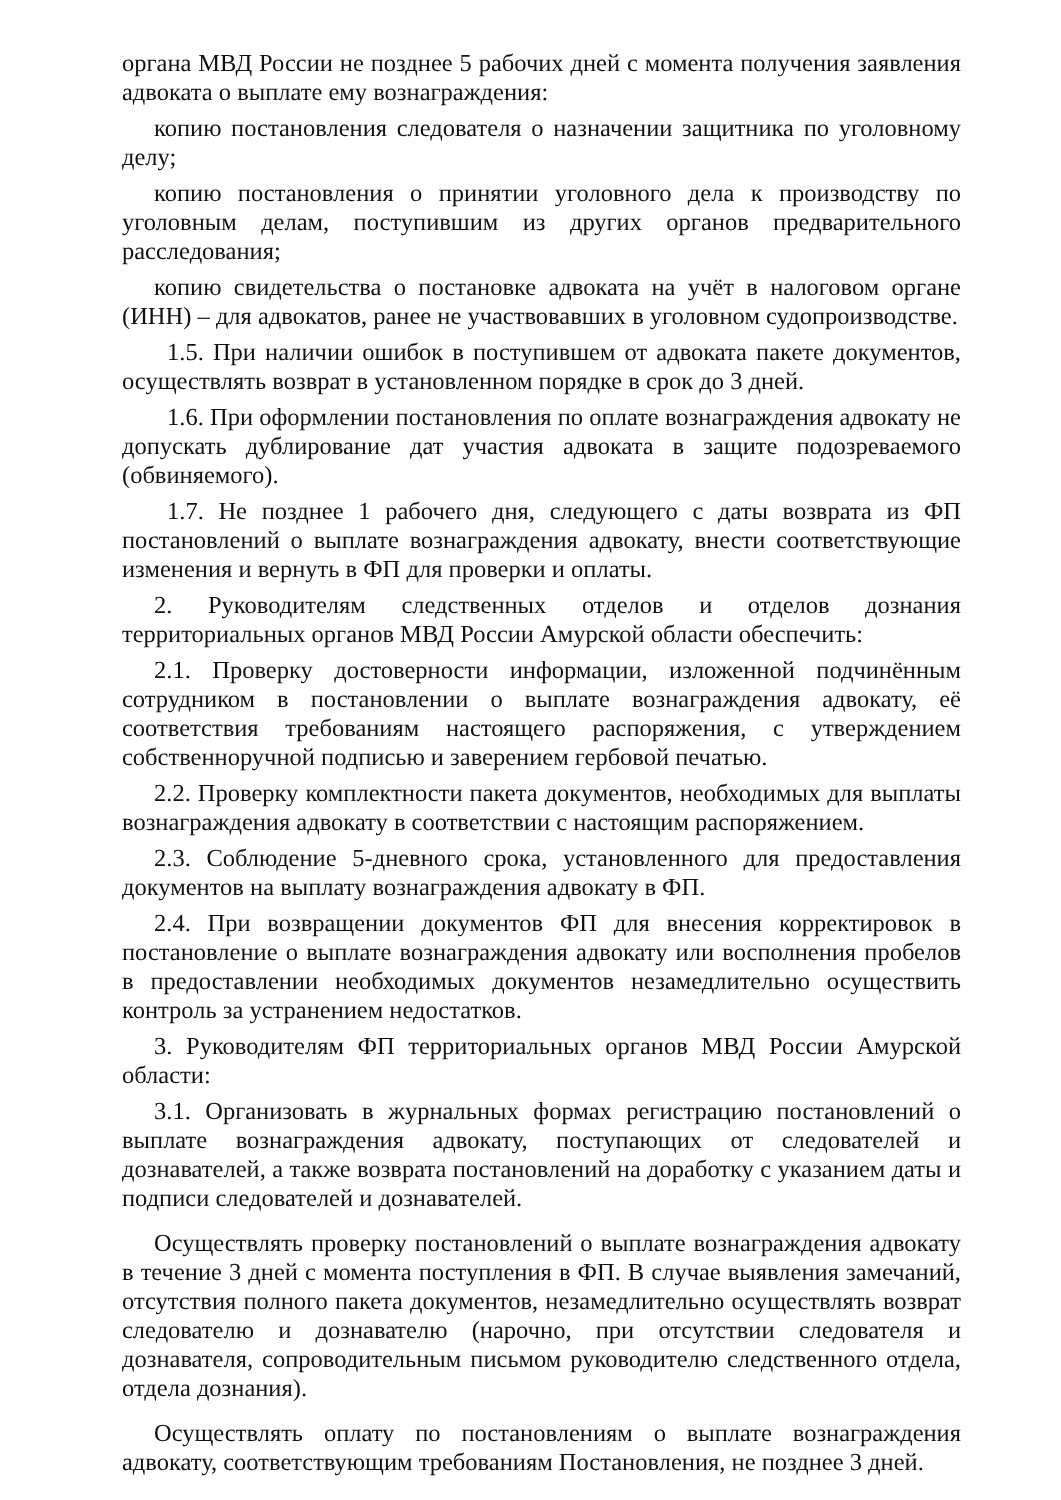органа МВД России не позднее 5 рабочих дней с момента получения заявления адвоката о выплате ему вознаграждения:
копию постановления следователя о назначении защитника по уголовному делу;
копию постановления о принятии уголовного дела к производству по уголовным делам, поступившим из других органов предварительного расследования;
копию свидетельства о постановке адвоката на учёт в налоговом органе (ИНН) – для адвокатов, ранее не участвовавших в уголовном судопроизводстве.
1.5. При наличии ошибок в поступившем от адвоката пакете документов, осуществлять возврат в установленном порядке в срок до 3 дней.
1.6. При оформлении постановления по оплате вознаграждения адвокату не допускать дублирование дат участия адвоката в защите подозреваемого (обвиняемого).
1.7. Не позднее 1 рабочего дня, следующего с даты возврата из ФП постановлений о выплате вознаграждения адвокату, внести соответствующие изменения и вернуть в ФП для проверки и оплаты.
2. Руководителям следственных отделов и отделов дознания территориальных органов МВД России Амурской области обеспечить:
2.1. Проверку достоверности информации, изложенной подчинённым сотрудником в постановлении о выплате вознаграждения адвокату, её соответствия требованиям настоящего распоряжения, с утверждением собственноручной подписью и заверением гербовой печатью.
2.2. Проверку комплектности пакета документов, необходимых для выплаты вознаграждения адвокату в соответствии с настоящим распоряжением.
2.3. Соблюдение 5-дневного срока, установленного для предоставления документов на выплату вознаграждения адвокату в ФП.
2.4. При возвращении документов ФП для внесения корректировок в постановление о выплате вознаграждения адвокату или восполнения пробелов в предоставлении необходимых документов незамедлительно осуществить контроль за устранением недостатков.
3. Руководителям ФП территориальных органов МВД России Амурской области:
3.1. Организовать в журнальных формах регистрацию постановлений о выплате вознаграждения адвокату, поступающих от следователей и дознавателей, а также возврата постановлений на доработку с указанием даты и подписи следователей и дознавателей.
Осуществлять проверку постановлений о выплате вознаграждения адвокату в течение 3 дней с момента поступления в ФП. В случае выявления замечаний, отсутствия полного пакета документов, незамедлительно осуществлять возврат следователю и дознавателю (нарочно, при отсутствии следователя и дознавателя, сопроводительным письмом руководителю следственного отдела, отдела дознания).
Осуществлять оплату по постановлениям о выплате вознаграждения адвокату, соответствующим требованиям Постановления, не позднее 3 дней.